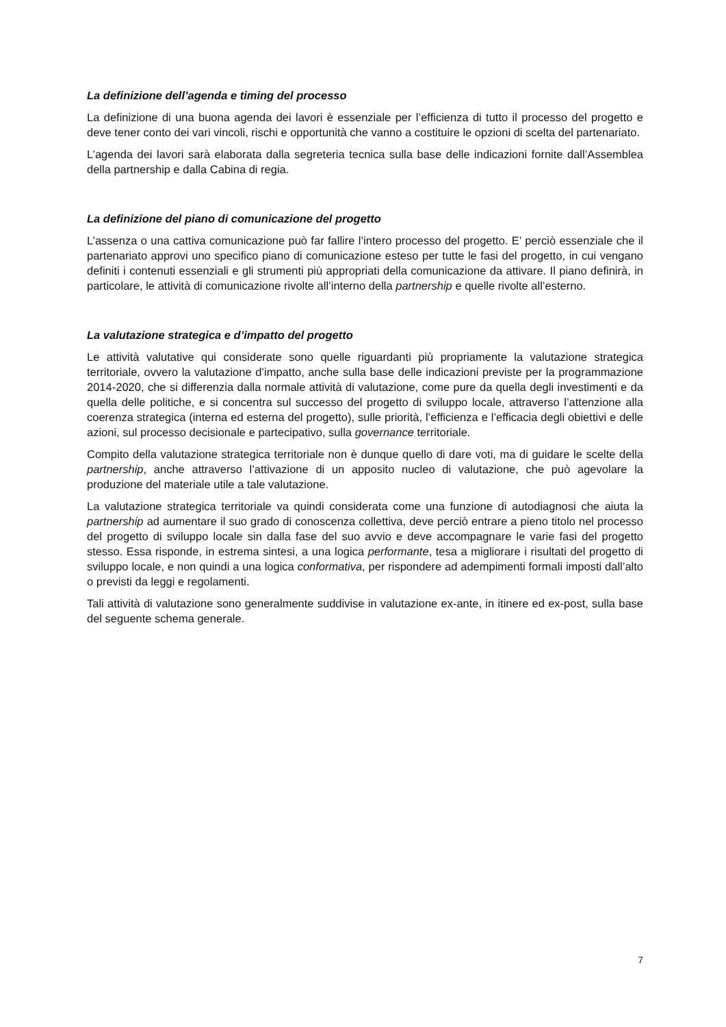La definizione dell’agenda e timing del processo
La definizione di una buona agenda dei lavori è essenziale per l’efficienza di tutto il processo del progetto e deve tener conto dei vari vincoli, rischi e opportunità che vanno a costituire le opzioni di scelta del partenariato.
L’agenda dei lavori sarà elaborata dalla segreteria tecnica sulla base delle indicazioni fornite dall’Assemblea della partnership e dalla Cabina di regia.
La definizione del piano di comunicazione del progetto
L’assenza o una cattiva comunicazione può far fallire l’intero processo del progetto. E’ perciò essenziale che il partenariato approvi uno specifico piano di comunicazione esteso per tutte le fasi del progetto, in cui vengano definiti i contenuti essenziali e gli strumenti più appropriati della comunicazione da attivare. Il piano definirà, in particolare, le attività di comunicazione rivolte all’interno della partnership e quelle rivolte all’esterno.
La valutazione strategica e d’impatto del progetto
Le attività valutative qui considerate sono quelle riguardanti più propriamente la valutazione strategica territoriale, ovvero la valutazione d’impatto, anche sulla base delle indicazioni previste per la programmazione 2014-2020, che si differenzia dalla normale attività di valutazione, come pure da quella degli investimenti e da quella delle politiche, e si concentra sul successo del progetto di sviluppo locale, attraverso l’attenzione alla coerenza strategica (interna ed esterna del progetto), sulle priorità, l’efficienza e l’efficacia degli obiettivi e delle azioni, sul processo decisionale e partecipativo, sulla governance territoriale.
Compito della valutazione strategica territoriale non è dunque quello di dare voti, ma di guidare le scelte della partnership, anche attraverso l’attivazione di un apposito nucleo di valutazione, che può agevolare la produzione del materiale utile a tale valutazione.
La valutazione strategica territoriale va quindi considerata come una funzione di autodiagnosi che aiuta la partnership ad aumentare il suo grado di conoscenza collettiva, deve perciò entrare a pieno titolo nel processo del progetto di sviluppo locale sin dalla fase del suo avvio e deve accompagnare le varie fasi del progetto stesso. Essa risponde, in estrema sintesi, a una logica performante, tesa a migliorare i risultati del progetto di sviluppo locale, e non quindi a una logica conformativa, per rispondere ad adempimenti formali imposti dall’alto o previsti da leggi e regolamenti.
Tali attività di valutazione sono generalmente suddivise in valutazione ex-ante, in itinere ed ex-post, sulla base del seguente schema generale.
7